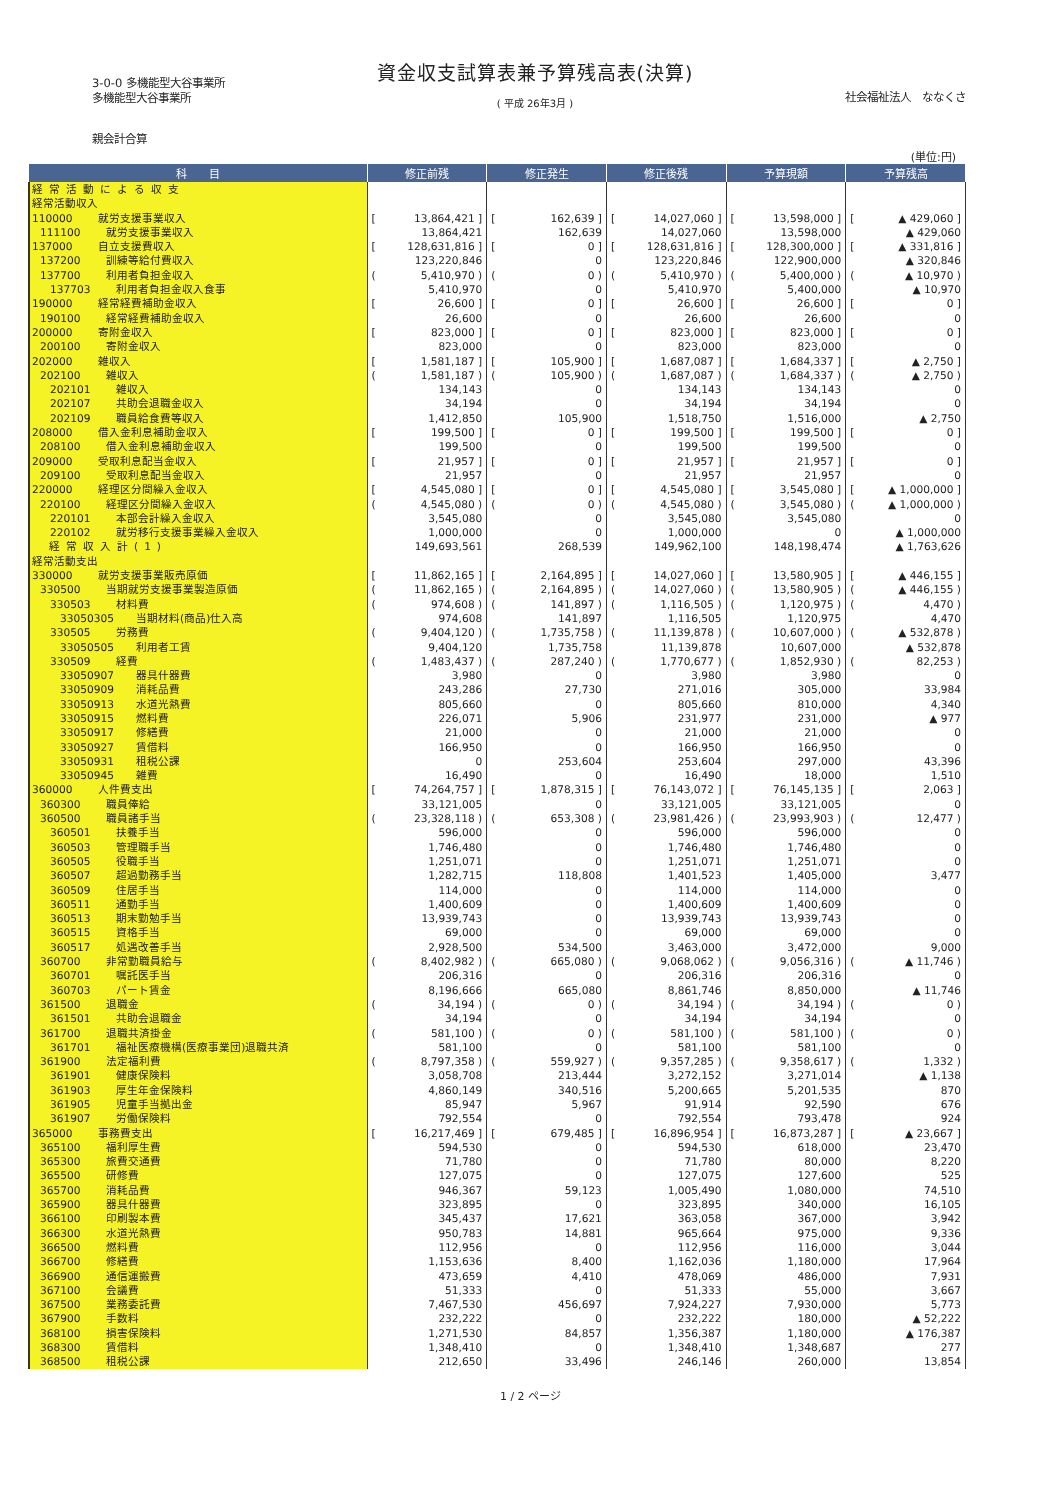3-0-0 多機能型大谷事業所
多機能型大谷事業所
資金収支試算表兼予算残高表(決算)
( 平成 26年3月 )
社会福祉法人　ななくさ
親会計合算
(単位:円)
| 科 目 | 修正前残 | 修正発生 | 修正後残 | 予算現額 | 予算残高 |
| --- | --- | --- | --- | --- | --- |
| 経常活動による収支 | | | | | |
| 経常活動収入 | | | | | |
| 110000 就労支援事業収入 | [ 13,864,421 ] | [ 162,639 ] | [ 14,027,060 ] | [ 13,598,000 ] | [ ▲ 429,060 ] |
| 111100 就労支援事業収入 | 13,864,421 | 162,639 | 14,027,060 | 13,598,000 | ▲ 429,060 |
| 137000 自立支援費収入 | [ 128,631,816 ] | [ 0 ] | [ 128,631,816 ] | [ 128,300,000 ] | [ ▲ 331,816 ] |
| 137200 訓練等給付費収入 | 123,220,846 | 0 | 123,220,846 | 122,900,000 | ▲ 320,846 |
| 137700 利用者負担金収入 | ( 5,410,970 ) | ( 0 ) | ( 5,410,970 ) | ( 5,400,000 ) | ( ▲ 10,970 ) |
| 137703 利用者負担金収入食事 | 5,410,970 | 0 | 5,410,970 | 5,400,000 | ▲ 10,970 |
| 190000 経常経費補助金収入 | [ 26,600 ] | [ 0 ] | [ 26,600 ] | [ 26,600 ] | [ 0 ] |
| 190100 経常経費補助金収入 | 26,600 | 0 | 26,600 | 26,600 | 0 |
| 200000 寄附金収入 | [ 823,000 ] | [ 0 ] | [ 823,000 ] | [ 823,000 ] | [ 0 ] |
| 200100 寄附金収入 | 823,000 | 0 | 823,000 | 823,000 | 0 |
| 202000 雑収入 | [ 1,581,187 ] | [ 105,900 ] | [ 1,687,087 ] | [ 1,684,337 ] | [ ▲ 2,750 ] |
| 202100 雑収入 | ( 1,581,187 ) | ( 105,900 ) | ( 1,687,087 ) | ( 1,684,337 ) | ( ▲ 2,750 ) |
| 202101 雑収入 | 134,143 | 0 | 134,143 | 134,143 | 0 |
| 202107 共助会退職金収入 | 34,194 | 0 | 34,194 | 34,194 | 0 |
| 202109 職員給食費等収入 | 1,412,850 | 105,900 | 1,518,750 | 1,516,000 | ▲ 2,750 |
| 208000 借入金利息補助金収入 | [ 199,500 ] | [ 0 ] | [ 199,500 ] | [ 199,500 ] | [ 0 ] |
| 208100 借入金利息補助金収入 | 199,500 | 0 | 199,500 | 199,500 | 0 |
| 209000 受取利息配当金収入 | [ 21,957 ] | [ 0 ] | [ 21,957 ] | [ 21,957 ] | [ 0 ] |
| 209100 受取利息配当金収入 | 21,957 | 0 | 21,957 | 21,957 | 0 |
| 220000 経理区分間繰入金収入 | [ 4,545,080 ] | [ 0 ] | [ 4,545,080 ] | [ 3,545,080 ] | [ ▲ 1,000,000 ] |
| 220100 経理区分間繰入金収入 | ( 4,545,080 ) | ( 0 ) | ( 4,545,080 ) | ( 3,545,080 ) | ( ▲ 1,000,000 ) |
| 220101 本部会計繰入金収入 | 3,545,080 | 0 | 3,545,080 | 3,545,080 | 0 |
| 220102 就労移行支援事業繰入金収入 | 1,000,000 | 0 | 1,000,000 | 0 | ▲ 1,000,000 |
| 経常収入計(1) | 149,693,561 | 268,539 | 149,962,100 | 148,198,474 | ▲ 1,763,626 |
| 経常活動支出 | | | | | |
| 330000 就労支援事業販売原価 | [ 11,862,165 ] | [ 2,164,895 ] | [ 14,027,060 ] | [ 13,580,905 ] | [ ▲ 446,155 ] |
| 330500 当期就労支援事業製造原価 | ( 11,862,165 ) | ( 2,164,895 ) | ( 14,027,060 ) | ( 13,580,905 ) | ( ▲ 446,155 ) |
| 330503 材料費 | ( 974,608 ) | ( 141,897 ) | ( 1,116,505 ) | ( 1,120,975 ) | ( 4,470 ) |
| 33050305 当期材料(商品)仕入高 | 974,608 | 141,897 | 1,116,505 | 1,120,975 | 4,470 |
| 330505 労務費 | ( 9,404,120 ) | ( 1,735,758 ) | ( 11,139,878 ) | ( 10,607,000 ) | ( ▲ 532,878 ) |
| 33050505 利用者工賃 | 9,404,120 | 1,735,758 | 11,139,878 | 10,607,000 | ▲ 532,878 |
| 330509 経費 | ( 1,483,437 ) | ( 287,240 ) | ( 1,770,677 ) | ( 1,852,930 ) | ( 82,253 ) |
| 33050907 器具什器費 | 3,980 | 0 | 3,980 | 3,980 | 0 |
| 33050909 消耗品費 | 243,286 | 27,730 | 271,016 | 305,000 | 33,984 |
| 33050913 水道光熱費 | 805,660 | 0 | 805,660 | 810,000 | 4,340 |
| 33050915 燃料費 | 226,071 | 5,906 | 231,977 | 231,000 | ▲ 977 |
| 33050917 修繕費 | 21,000 | 0 | 21,000 | 21,000 | 0 |
| 33050927 賃借料 | 166,950 | 0 | 166,950 | 166,950 | 0 |
| 33050931 租税公課 | 0 | 253,604 | 253,604 | 297,000 | 43,396 |
| 33050945 雑費 | 16,490 | 0 | 16,490 | 18,000 | 1,510 |
| 360000 人件費支出 | [ 74,264,757 ] | [ 1,878,315 ] | [ 76,143,072 ] | [ 76,145,135 ] | [ 2,063 ] |
| 360300 職員俸給 | 33,121,005 | 0 | 33,121,005 | 33,121,005 | 0 |
| 360500 職員諸手当 | ( 23,328,118 ) | ( 653,308 ) | ( 23,981,426 ) | ( 23,993,903 ) | ( 12,477 ) |
| 360501 扶養手当 | 596,000 | 0 | 596,000 | 596,000 | 0 |
| 360503 管理職手当 | 1,746,480 | 0 | 1,746,480 | 1,746,480 | 0 |
| 360505 役職手当 | 1,251,071 | 0 | 1,251,071 | 1,251,071 | 0 |
| 360507 超過勤務手当 | 1,282,715 | 118,808 | 1,401,523 | 1,405,000 | 3,477 |
| 360509 住居手当 | 114,000 | 0 | 114,000 | 114,000 | 0 |
| 360511 通勤手当 | 1,400,609 | 0 | 1,400,609 | 1,400,609 | 0 |
| 360513 期末勤勉手当 | 13,939,743 | 0 | 13,939,743 | 13,939,743 | 0 |
| 360515 資格手当 | 69,000 | 0 | 69,000 | 69,000 | 0 |
| 360517 処遇改善手当 | 2,928,500 | 534,500 | 3,463,000 | 3,472,000 | 9,000 |
| 360700 非常勤職員給与 | ( 8,402,982 ) | ( 665,080 ) | ( 9,068,062 ) | ( 9,056,316 ) | ( ▲ 11,746 ) |
| 360701 嘱託医手当 | 206,316 | 0 | 206,316 | 206,316 | 0 |
| 360703 パート賃金 | 8,196,666 | 665,080 | 8,861,746 | 8,850,000 | ▲ 11,746 |
| 361500 退職金 | ( 34,194 ) | ( 0 ) | ( 34,194 ) | ( 34,194 ) | ( 0 ) |
| 361501 共助会退職金 | 34,194 | 0 | 34,194 | 34,194 | 0 |
| 361700 退職共済掛金 | ( 581,100 ) | ( 0 ) | ( 581,100 ) | ( 581,100 ) | ( 0 ) |
| 361701 福祉医療機構(医療事業団)退職共済 | 581,100 | 0 | 581,100 | 581,100 | 0 |
| 361900 法定福利費 | ( 8,797,358 ) | ( 559,927 ) | ( 9,357,285 ) | ( 9,358,617 ) | ( 1,332 ) |
| 361901 健康保険料 | 3,058,708 | 213,444 | 3,272,152 | 3,271,014 | ▲ 1,138 |
| 361903 厚生年金保険料 | 4,860,149 | 340,516 | 5,200,665 | 5,201,535 | 870 |
| 361905 児童手当拠出金 | 85,947 | 5,967 | 91,914 | 92,590 | 676 |
| 361907 労働保険料 | 792,554 | 0 | 792,554 | 793,478 | 924 |
| 365000 事務費支出 | [ 16,217,469 ] | [ 679,485 ] | [ 16,896,954 ] | [ 16,873,287 ] | [ ▲ 23,667 ] |
| 365100 福利厚生費 | 594,530 | 0 | 594,530 | 618,000 | 23,470 |
| 365300 旅費交通費 | 71,780 | 0 | 71,780 | 80,000 | 8,220 |
| 365500 研修費 | 127,075 | 0 | 127,075 | 127,600 | 525 |
| 365700 消耗品費 | 946,367 | 59,123 | 1,005,490 | 1,080,000 | 74,510 |
| 365900 器具什器費 | 323,895 | 0 | 323,895 | 340,000 | 16,105 |
| 366100 印刷製本費 | 345,437 | 17,621 | 363,058 | 367,000 | 3,942 |
| 366300 水道光熱費 | 950,783 | 14,881 | 965,664 | 975,000 | 9,336 |
| 366500 燃料費 | 112,956 | 0 | 112,956 | 116,000 | 3,044 |
| 366700 修繕費 | 1,153,636 | 8,400 | 1,162,036 | 1,180,000 | 17,964 |
| 366900 通信運搬費 | 473,659 | 4,410 | 478,069 | 486,000 | 7,931 |
| 367100 会議費 | 51,333 | 0 | 51,333 | 55,000 | 3,667 |
| 367500 業務委託費 | 7,467,530 | 456,697 | 7,924,227 | 7,930,000 | 5,773 |
| 367900 手数料 | 232,222 | 0 | 232,222 | 180,000 | ▲ 52,222 |
| 368100 損害保険料 | 1,271,530 | 84,857 | 1,356,387 | 1,180,000 | ▲ 176,387 |
| 368300 賃借料 | 1,348,410 | 0 | 1,348,410 | 1,348,687 | 277 |
| 368500 租税公課 | 212,650 | 33,496 | 246,146 | 260,000 | 13,854 |
1 / 2 ページ